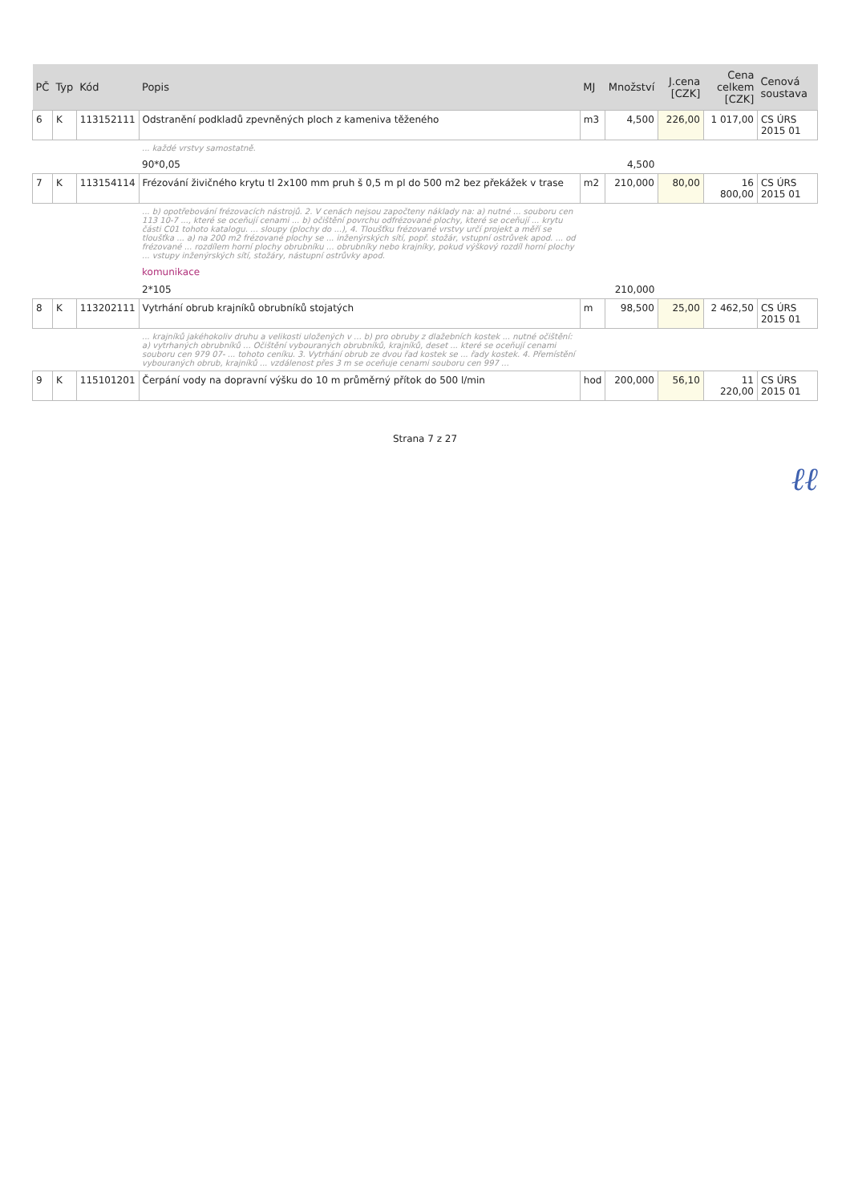| PČ | Typ | Kód | Popis | MJ | Množství | J.cena [CZK] | Cena celkem [CZK] | Cenová soustava |
| --- | --- | --- | --- | --- | --- | --- | --- | --- |
| 6 | K | 113152111 | Odstranění podkladů zpevněných ploch z kameniva těženého | m3 | 4,500 | 226,00 | 1 017,00 | CS ÚRS 2015 01 |
| | | | ... každé vrstvy samostatně. | | | | | |
| | | | 90*0,05 | | 4,500 | | | |
| 7 | K | 113154114 | Frézování živičného krytu tl 2x100 mm pruh š 0,5 m pl do 500 m2 bez překážek v trase | m2 | 210,000 | 80,00 | 16 800,00 | CS ÚRS 2015 01 |
| | | | ... b) opotřebování frézovacích nástrojů. 2. V cenách nejsou započteny náklady na: a) nutné ... souboru cen 113 10-7 ..., které se oceňují cenami ... b) očištění povrchu odfrézované plochy, které se oceňují ... krytu části C01 tohoto katalogu. ... sloupy (plochy do ...), 4. Tloušťku frézované vrstvy určí projekt a měří se tloušťka ... a) na 200 m2 frézované plochy se ... inženýrských sítí, popř. stožár, vstupní ostrůvek apod. ... od frézované ... rozdílem horní plochy obrubníku ... obrubníky nebo krajníky, pokud výškový rozdíl horní plochy ... vstupy inženýrských sítí, stožáry, nástupní ostrůvky apod. | | | | | |
| | | | komunikace | | | | | |
| | | | 2*105 | | 210,000 | | | |
| 8 | K | 113202111 | Vytrhání obrub krajníků obrubníků stojatých | m | 98,500 | 25,00 | 2 462,50 | CS ÚRS 2015 01 |
| | | | ... krajníků jakéhokoliv druhu a velikosti uložených v ... b) pro obruby z dlažebních kostek ... nutné očištění: a) vytrhaných obrubníků ... Očištění vybouraných obrubníků, krajníků, deset ... které se oceňují cenami souboru cen 979 07- ... tohoto ceníku. 3. Vytrhání obrub ze dvou řad kostek se ... řady kostek. 4. Přemístění vybouraných obrub, krajníků ... vzdálenost přes 3 m se oceňuje cenami souboru cen 997 ... | | | | | |
| 9 | K | 115101201 | Čerpání vody na dopravní výšku do 10 m průměrný přítok do 500 l/min | hod | 200,000 | 56,10 | 11 220,00 | CS ÚRS 2015 01 |
Strana 7 z 27
ℓℓ